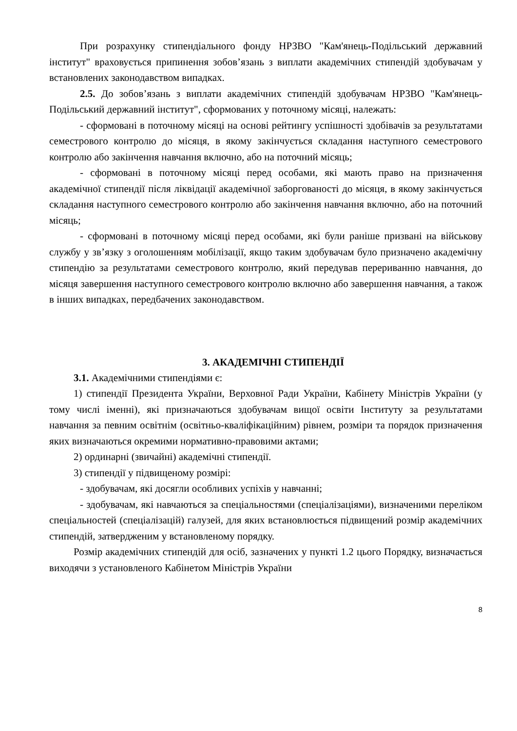При розрахунку стипендіального фонду НРЗВО "Кам'янець-Подільський державний інститут" враховується припинення зобов’язань з виплати академічних стипендій здобувачам у встановлених законодавством випадках.
2.5. До зобов’язань з виплати академічних стипендій здобувачам НРЗВО "Кам'янець-Подільський державний інститут", сформованих у поточному місяці, належать:
- сформовані в поточному місяці на основі рейтингу успішності здобівачів за результатами семестрового контролю до місяця, в якому закінчується складання наступного семестрового контролю або закінчення навчання включно, або на поточний місяць;
- сформовані в поточному місяці перед особами, які мають право на призначення академічної стипендії після ліквідації академічної заборгованості до місяця, в якому закінчується складання наступного семестрового контролю або закінчення навчання включно, або на поточний місяць;
- сформовані в поточному місяці перед особами, які були раніше призвані на військову службу у зв’язку з оголошенням мобілізації, якщо таким здобувачам було призначено академічну стипендію за результатами семестрового контролю, який передував перериванню навчання, до місяця завершення наступного семестрового контролю включно або завершення навчання, а також в інших випадках, передбачених законодавством.
3. АКАДЕМІЧНІ СТИПЕНДІЇ
3.1. Академічними стипендіями є:
1) стипендії Президента України, Верховної Ради України, Кабінету Міністрів України (у тому числі іменні), які призначаються здобувачам вищої освіти Інституту за результатами навчання за певним освітнім (освітньо-кваліфікаційним) рівнем, розміри та порядок призначення яких визначаються окремими нормативно-правовими актами;
2) ординарні (звичайні) академічні стипендії.
3) стипендії у підвищеному розмірі:
- здобувачам, які досягли особливих успіхів у навчанні;
- здобувачам, які навчаються за спеціальностями (спеціалізаціями), визначеними переліком спеціальностей (спеціалізацій) галузей, для яких встановлюється підвищений розмір академічних стипендій, затвердженим у встановленому порядку.
Розмір академічних стипендій для осіб, зазначених у пункті 1.2 цього Порядку, визначається виходячи з установленого Кабінетом Міністрів України
8